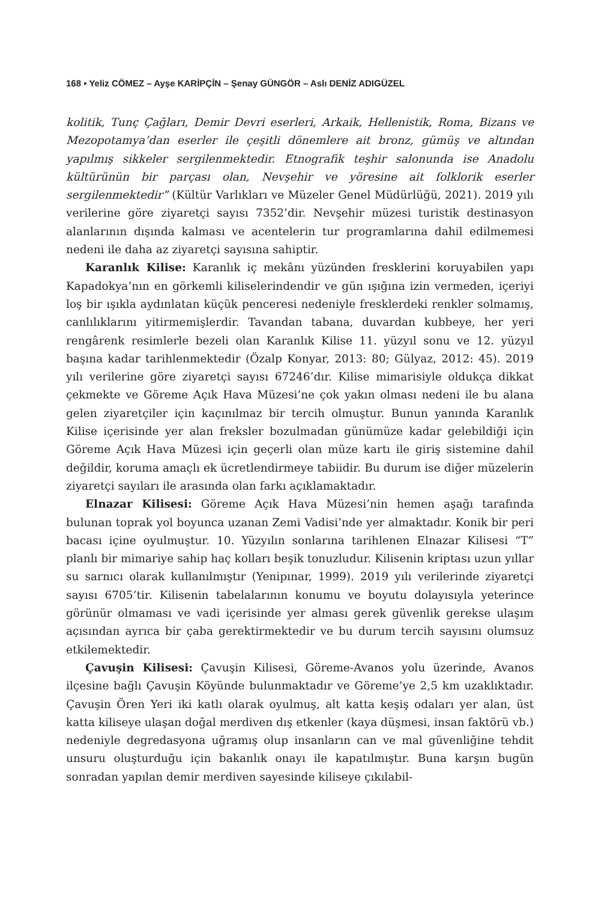168 ▪ Yeliz CÖMEZ – Ayşe KARİPÇİN – Şenay GÜNGÖR – Aslı DENİZ ADIGÜZEL
kolitik, Tunç Çağları, Demir Devri eserleri, Arkaik, Hellenistik, Roma, Bizans ve Mezopotamya’dan eserler ile çeşitli dönemlere ait bronz, gümüş ve altından yapılmış sikkeler sergilenmektedir. Etnografik teşhir salonunda ise Anadolu kültürünün bir parçası olan, Nevşehir ve yöresine ait folklorik eserler sergilenmektedir” (Kültür Varlıkları ve Müzeler Genel Müdürlüğü, 2021). 2019 yılı verilerine göre ziyaretçi sayısı 7352’dir. Nevşehir müzesi turistik destinasyon alanlarının dışında kalması ve acentelerin tur programlarına dahil edilmemesi nedeni ile daha az ziyaretçi sayısına sahiptir.
Karanlık Kilise: Karanlık iç mekânı yüzünden fresklerini koruyabilen yapı Kapadokya’nın en görkemli kiliselerindendir ve gün ışığına izin vermeden, içeriyi loş bir ışıkla aydınlatan küçük penceresi nedeniyle fresklerdeki renkler solmamış, canlılıklarını yitirmemişlerdir. Tavandan tabana, duvardan kubbeye, her yeri rengârenk resimlerle bezeli olan Karanlık Kilise 11. yüzyıl sonu ve 12. yüzyıl başına kadar tarihlenmektedir (Özalp Konyar, 2013: 80; Gülyaz, 2012: 45). 2019 yılı verilerine göre ziyaretçi sayısı 67246’dır. Kilise mimarisiyle oldukça dikkat çekmekte ve Göreme Açık Hava Müzesi’ne çok yakın olması nedeni ile bu alana gelen ziyaretçiler için kaçınılmaz bir tercih olmuştur. Bunun yanında Karanlık Kilise içerisinde yer alan freksler bozulmadan günümüze kadar gelebildiği için Göreme Açık Hava Müzesi için geçerli olan müze kartı ile giriş sistemine dahil değildir, koruma amaçlı ek ücretlendirmeye tabiidir. Bu durum ise diğer müzelerin ziyaretçi sayıları ile arasında olan farkı açıklamaktadır.
Elnazar Kilisesi: Göreme Açık Hava Müzesi’nin hemen aşağı tarafında bulunan toprak yol boyunca uzanan Zemi Vadisi’nde yer almaktadır. Konik bir peri bacası içine oyulmuştur. 10. Yüzyılın sonlarına tarihlenen Elnazar Kilisesi “T” planlı bir mimariye sahip haç kolları beşik tonuzludur. Kilisenin kriptası uzun yıllar su sarnıcı olarak kullanılmıştır (Yenipınar, 1999). 2019 yılı verilerinde ziyaretçi sayısı 6705’tir. Kilisenin tabelalarının konumu ve boyutu dolayısıyla yeterince görünür olmaması ve vadi içerisinde yer alması gerek güvenlik gerekse ulaşım açısından ayrıca bir çaba gerektirmektedir ve bu durum tercih sayısını olumsuz etkilemektedir.
Çavuşin Kilisesi: Çavuşin Kilisesi, Göreme-Avanos yolu üzerinde, Avanos ilçesine bağlı Çavuşin Köyünde bulunmaktadır ve Göreme’ye 2,5 km uzaklıktadır. Çavuşin Ören Yeri iki katlı olarak oyulmuş, alt katta keşiş odaları yer alan, üst katta kiliseye ulaşan doğal merdiven dış etkenler (kaya düşmesi, insan faktörü vb.) nedeniyle degredasyona uğramış olup insanların can ve mal güvenliğine tehdit unsuru oluşturduğu için bakanlık onayı ile kapatılmıştır. Buna karşın bugün sonradan yapılan demir merdiven sayesinde kiliseye çıkılabil-